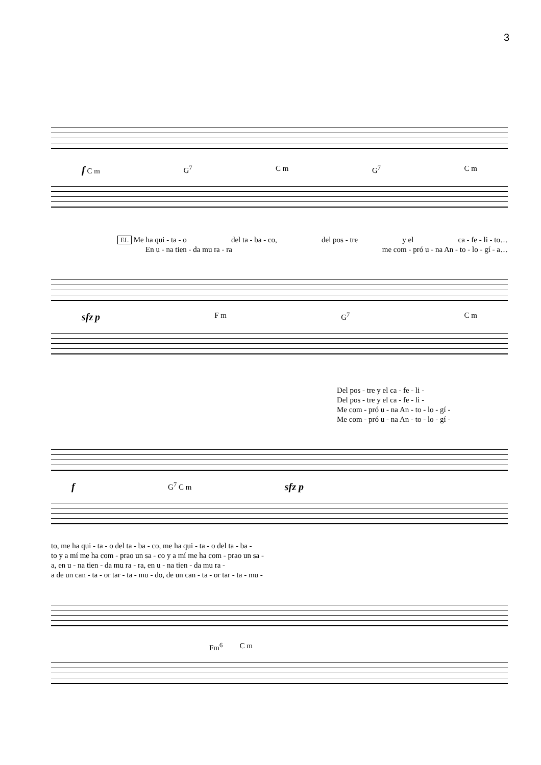3
f C m G<sup>7</sup> C m G<sup>7</sup> C m
EL Me ha qui - ta - o del ta - ba - co, del pos - tre y el ca - fe - li - to…
En u - na tien - da mu ra - ra me com - pró u - na An - to - lo - gí - a…
sfz p F m G<sup>7</sup> C m
Del pos - tre y el ca - fe - li -
Del pos - tre y el ca - fe - li -
Me com - pró u - na An - to - lo - gí -
Me com - pró u - na An - to - lo - gí -
f G<sup>7</sup> C m sfz p
to, me ha qui - ta - o del ta - ba - co, me ha qui - ta - o del ta - ba -
to y a mí me ha com - prao un sa - co y a mí me ha com - prao un sa -
a, en u - na tien - da mu ra - ra, en u - na tien - da mu ra -
a de un can - ta - or tar - ta - mu - do, de un can - ta - or tar - ta - mu -
Fm<sup>6</sup> C m